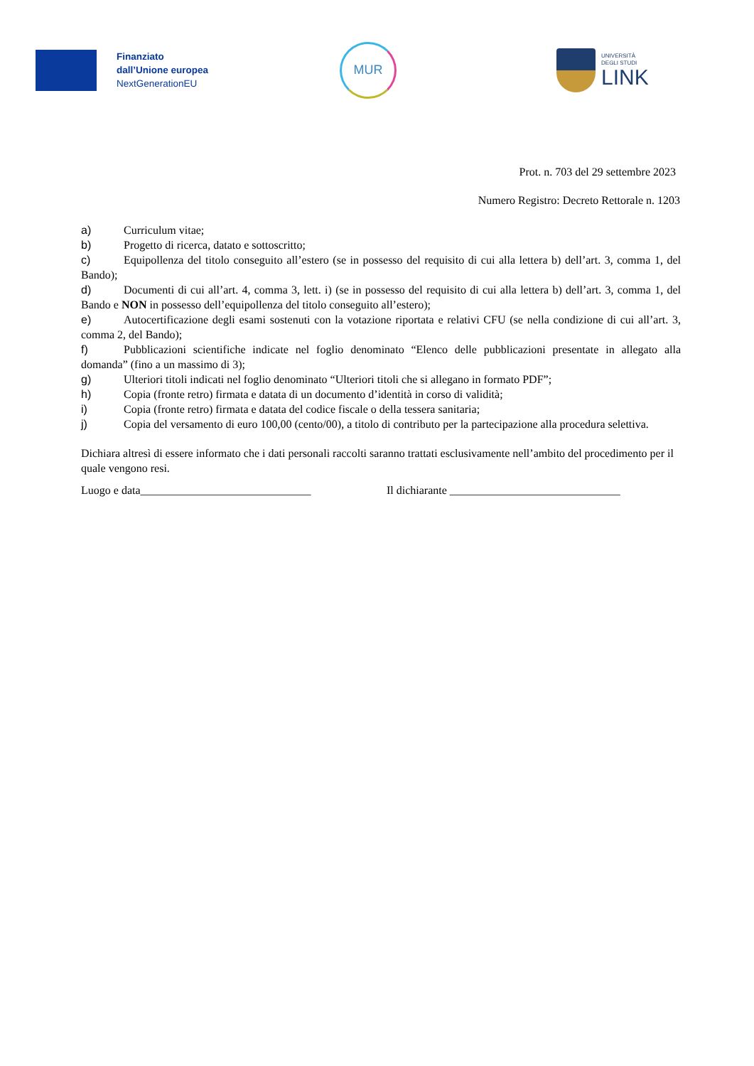Finanziato
dall’Unione europea
NextGenerationEU
MUR
UNIVERSITÀ
DEGLI STUDI
LINK
Prot. n. 703 del 29 settembre 2023
Numero Registro: Decreto Rettorale n. 1203
a) Curriculum vitae;
b) Progetto di ricerca, datato e sottoscritto;
c) Equipollenza del titolo conseguito all’estero (se in possesso del requisito di cui alla lettera b) dell’art. 3, comma 1, del Bando);
d) Documenti di cui all’art. 4, comma 3, lett. i) (se in possesso del requisito di cui alla lettera b) dell’art. 3, comma 1, del Bando e NON in possesso dell’equipollenza del titolo conseguito all’estero);
e) Autocertificazione degli esami sostenuti con la votazione riportata e relativi CFU (se nella condizione di cui all’art. 3, comma 2, del Bando);
f) Pubblicazioni scientifiche indicate nel foglio denominato “Elenco delle pubblicazioni presentate in allegato alla domanda” (fino a un massimo di 3);
g) Ulteriori titoli indicati nel foglio denominato “Ulteriori titoli che si allegano in formato PDF”;
h) Copia (fronte retro) firmata e datata di un documento d’identità in corso di validità;
i) Copia (fronte retro) firmata e datata del codice fiscale o della tessera sanitaria;
j) Copia del versamento di euro 100,00 (cento/00), a titolo di contributo per la partecipazione alla procedura selettiva.
Dichiara altresì di essere informato che i dati personali raccolti saranno trattati esclusivamente nell’ambito del procedimento per il quale vengono resi.
Luogo e data______________________________ Il dichiarante ______________________________